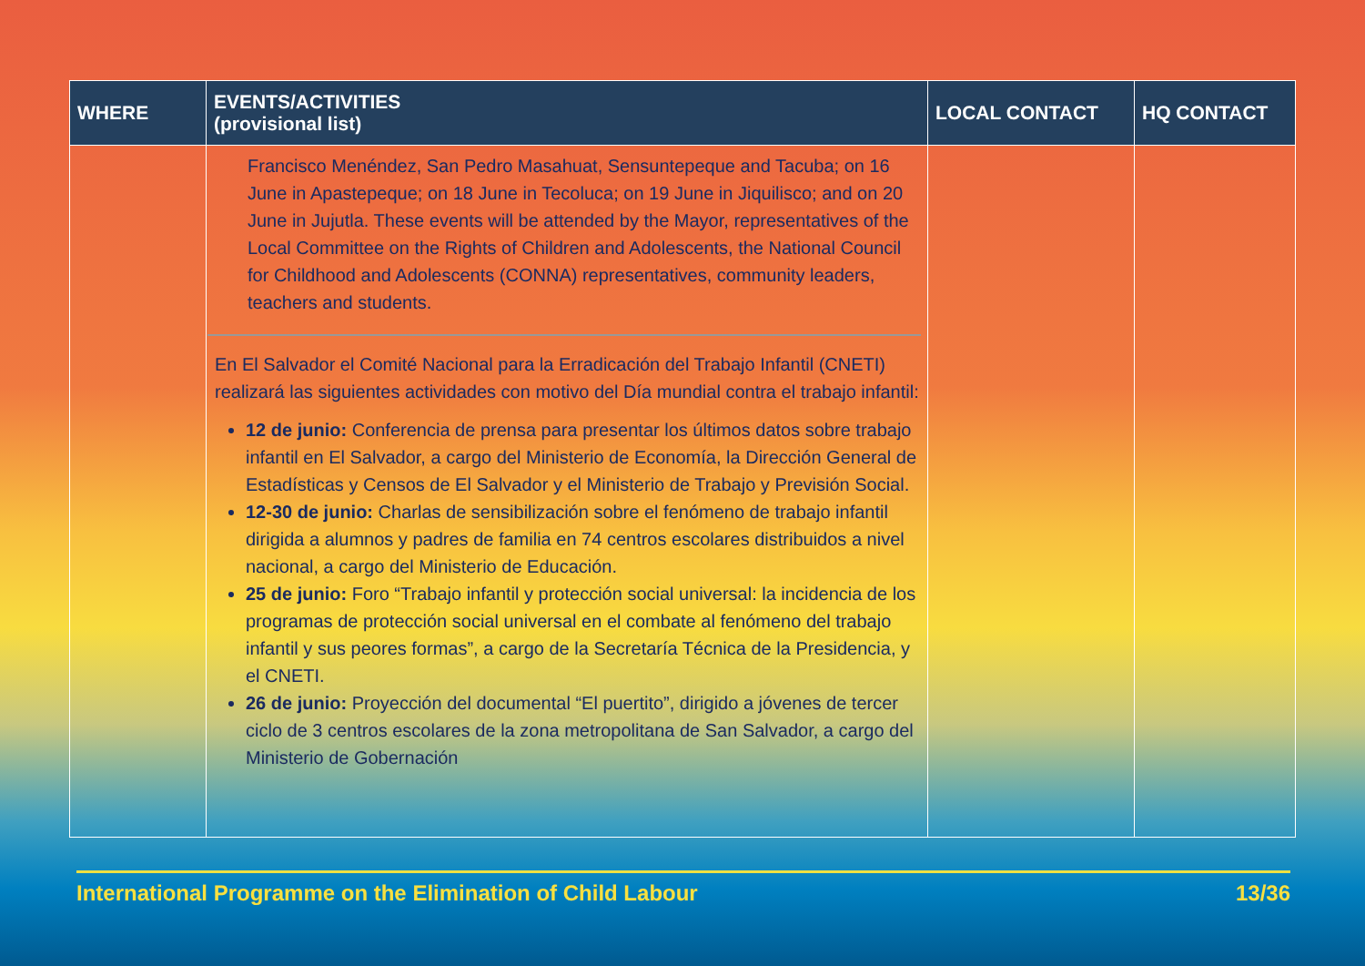| WHERE | EVENTS/ACTIVITIES (provisional list) | LOCAL CONTACT | HQ CONTACT |
| --- | --- | --- | --- |
| | Francisco Menéndez, San Pedro Masahuat, Sensuntepeque and Tacuba; on 16 June in Apastepeque; on 18 June in Tecoluca; on 19 June in Jiquilisco; and on 20 June in Jujutla. These events will be attended by the Mayor, representatives of the Local Committee on the Rights of Children and Adolescents, the National Council for Childhood and Adolescents (CONNA) representatives, community leaders, teachers and students. En El Salvador el Comité Nacional para la Erradicación del Trabajo Infantil (CNETI) realizará las siguientes actividades con motivo del Día mundial contra el trabajo infantil: 12 de junio: Conferencia de prensa para presentar los últimos datos sobre trabajo infantil en El Salvador, a cargo del Ministerio de Economía, la Dirección General de Estadísticas y Censos de El Salvador y el Ministerio de Trabajo y Previsión Social. 12-30 de junio: Charlas de sensibilización sobre el fenómeno de trabajo infantil dirigida a alumnos y padres de familia en 74 centros escolares distribuidos a nivel nacional, a cargo del Ministerio de Educación. 25 de junio: Foro “Trabajo infantil y protección social universal: la incidencia de los programas de protección social universal en el combate al fenómeno del trabajo infantil y sus peores formas”, a cargo de la Secretaría Técnica de la Presidencia, y el CNETI. 26 de junio: Proyección del documental “El puertito”, dirigido a jóvenes de tercer ciclo de 3 centros escolares de la zona metropolitana de San Salvador, a cargo del Ministerio de Gobernación | | |
International Programme on the Elimination of Child Labour 13/36